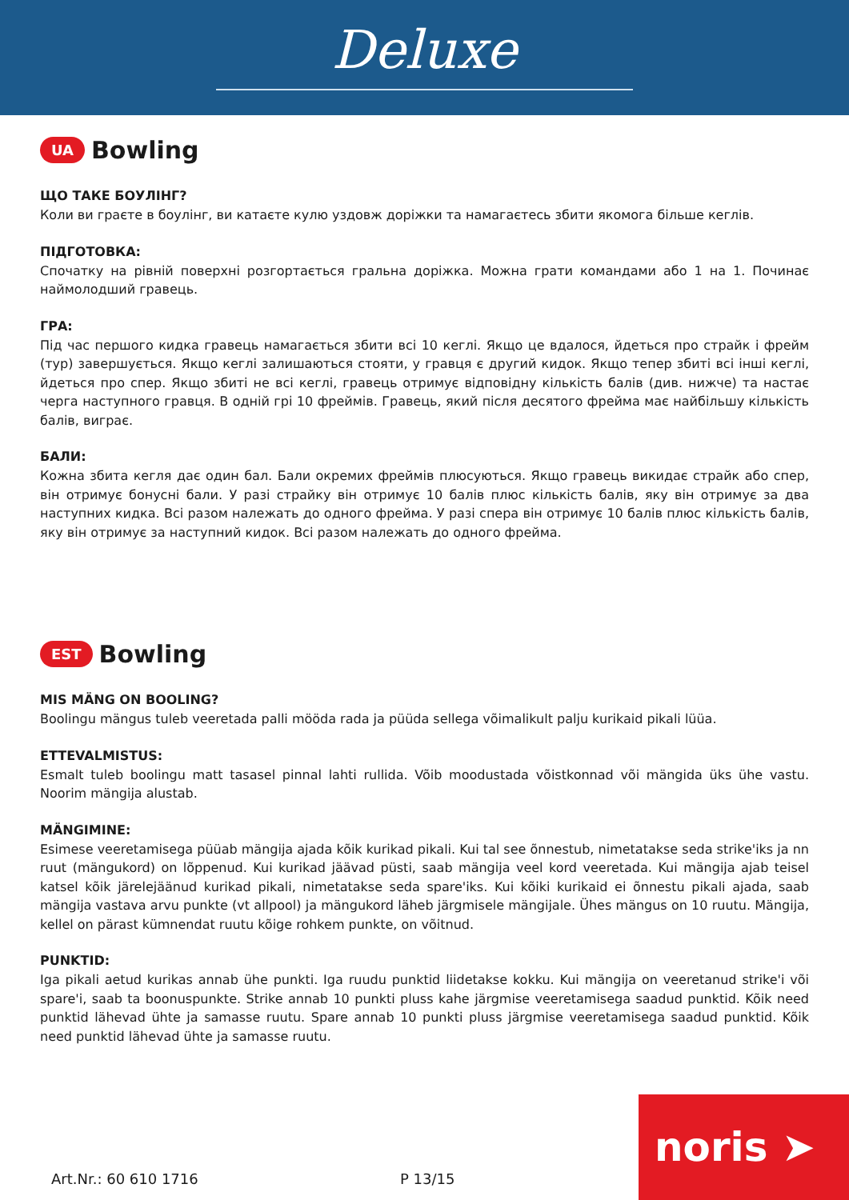Deluxe
UA Bowling
ЩО ТАКЕ БОУЛІНГ?
Коли ви граєте в боулінг, ви катаєте кулю уздовж доріжки та намагаєтесь збити якомога більше кеглів.
ПІДГОТОВКА:
Спочатку на рівній поверхні розгортається гральна доріжка. Можна грати командами або 1 на 1. Починає наймолодший гравець.
ГРА:
Під час першого кидка гравець намагається збити всі 10 кеглі. Якщо це вдалося, йдеться про страйк і фрейм (тур) завершується. Якщо кеглі залишаються стояти, у гравця є другий кидок. Якщо тепер збиті всі інші кеглі, йдеться про спер. Якщо збиті не всі кеглі, гравець отримує відповідну кількість балів (див. нижче) та настає черга наступного гравця. В одній грі 10 фреймів. Гравець, який після десятого фрейма має найбільшу кількість балів, виграє.
БАЛИ:
Кожна збита кегля дає один бал. Бали окремих фреймів плюсуються. Якщо гравець викидає страйк або спер, він отримує бонусні бали. У разі страйку він отримує 10 балів плюс кількість балів, яку він отримує за два наступних кидка. Всі разом належать до одного фрейма. У разі спера він отримує 10 балів плюс кількість балів, яку він отримує за наступний кидок. Всі разом належать до одного фрейма.
EST Bowling
MIS MÄNG ON BOOLING?
Boolingu mängus tuleb veeretada palli mööda rada ja püüda sellega võimalikult palju kurikaid pikali lüüa.
ETTEVALMISTUS:
Esmalt tuleb boolingu matt tasasel pinnal lahti rullida. Võib moodustada võistkonnad või mängida üks ühe vastu. Noorim mängija alustab.
MÄNGIMINE:
Esimese veeretamisega püüab mängija ajada kõik kurikad pikali. Kui tal see õnnestub, nimetatakse seda strike'iks ja nn ruut (mängukord) on lõppenud. Kui kurikad jäävad püsti, saab mängija veel kord veeretada. Kui mängija ajab teisel katsel kõik järelejäänud kurikad pikali, nimetatakse seda spare'iks. Kui kõiki kurikaid ei õnnestu pikali ajada, saab mängija vastava arvu punkte (vt allpool) ja mängukord läheb järgmisele mängijale. Ühes mängus on 10 ruutu. Mängija, kellel on pärast kümnendat ruutu kõige rohkem punkte, on võitnud.
PUNKTID:
Iga pikali aetud kurikas annab ühe punkti. Iga ruudu punktid liidetakse kokku. Kui mängija on veeretanud strike'i või spare'i, saab ta boonuspunkte. Strike annab 10 punkti pluss kahe järgmise veeretamisega saadud punktid. Kõik need punktid lähevad ühte ja samasse ruutu. Spare annab 10 punkti pluss järgmise veeretamisega saadud punktid. Kõik need punktid lähevad ühte ja samasse ruutu.
Art.Nr.: 60 610 1716 P 13/15 noris ➤